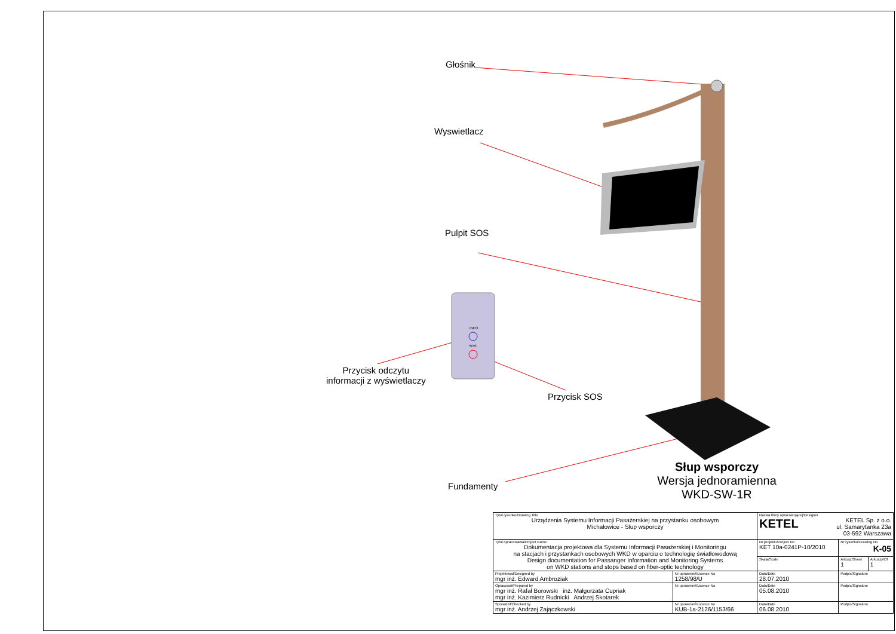Głośnik
Wyswietlacz
Pulpit SOS
INFO
SOS
Przycisk odczytu
informacji z wyświetlaczy
Przycisk SOS
Fundamenty
Słup wsporczy
Wersja jednoramienna
WKD-SW-1R
| Tytuł rysunku/Drawing Title Urządzenia Systemu Informacji Pasażerskiej na przystanku osobowym Michałowice - Słup wsporczy | | Nazwa firmy opracowującej/Designer KETEL KETEL Sp. z o.o. ul. Samarytanka 23a 03-592 Warszawa | | |
| Tytuł opracowania/Project Name Dokumentacja projektowa dla Systemu Informacji Pasażerskiej i Monitoringu na stacjach i przystankach osobowych WKD w oparciu o technologię światłowodową Design documentation for Passanger Information and Monitoring Systems on WKD stations and stops based on fiber-optic technology | | Nr projektu/Project No KET 10a-0241P-10/2010 | Nr rysunku/Drawing No K-05 | |
| | | Skala/Scale | Arkusz/Sheet 1 | Arkuszy/Of 1 |
| Projektował/Designed by mgr inż. Edward Ambroziak | Nr uprawnień/Licence No 1258/98/U | Data/Date 28.07.2010 | Podpis/Signature | |
| Opracował/Prepared by mgr inż. Rafał Borowski inż. Małgorzata Cupriak mgr inż. Kazimierz Rudnicki Andrzej Skotarek | Nr uprawnień/Licence No | Data/Date 05.08.2010 | Podpis/Signature | |
| Sprawdził/Checked by mgr inż. Andrzej Zajączkowski | Nr uprawnień/Licence No KUB-1a-2126/1153/66 | Data/Date 06.08.2010 | Podpis/Signature | |